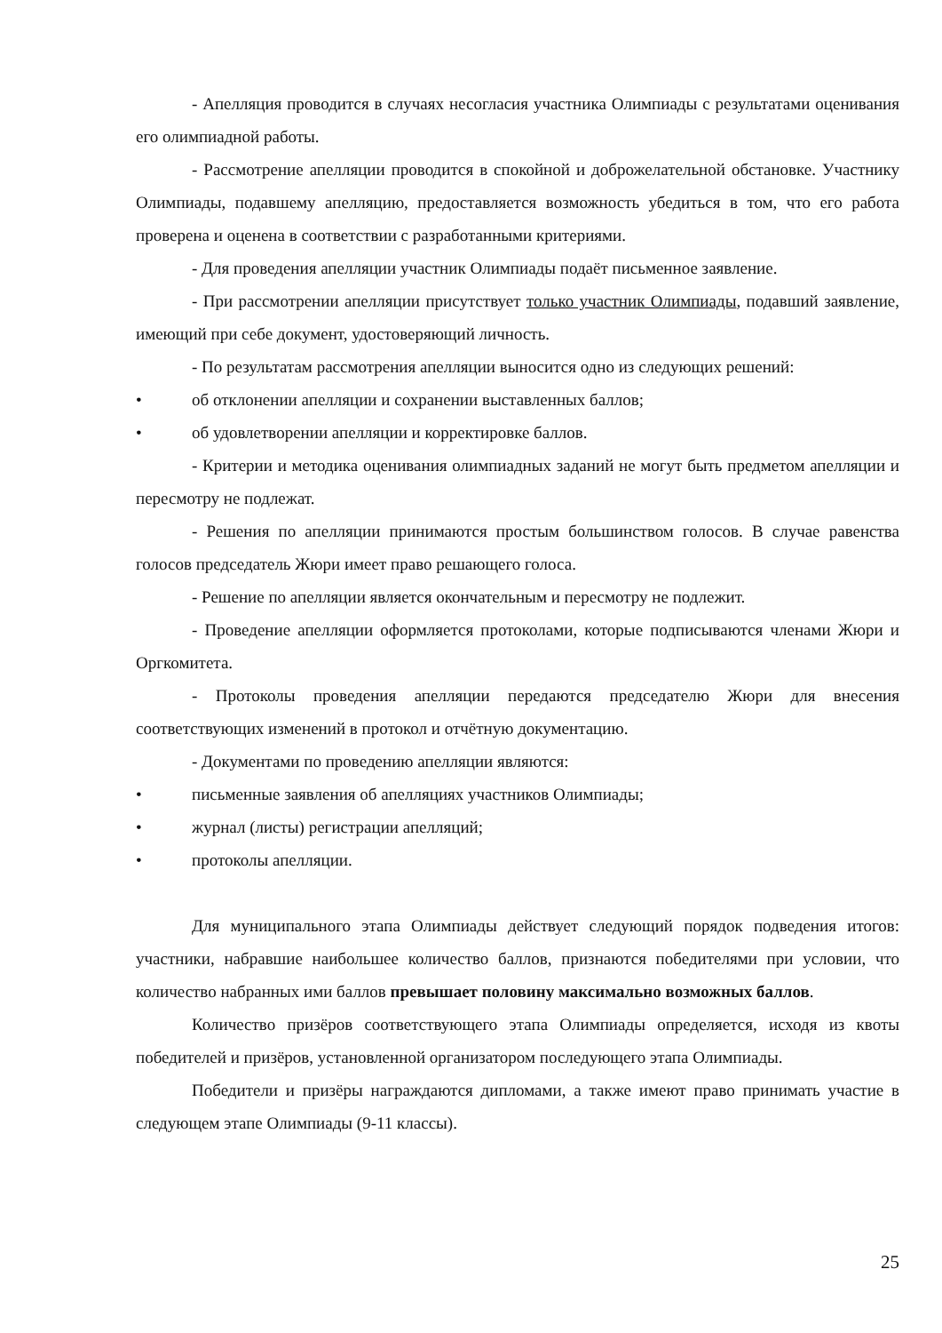- Апелляция проводится в случаях несогласия участника Олимпиады с результатами оценивания его олимпиадной работы.
- Рассмотрение апелляции проводится в спокойной и доброжелательной обстановке. Участнику Олимпиады, подавшему апелляцию, предоставляется возможность убедиться в том, что его работа проверена и оценена в соответствии с разработанными критериями.
- Для проведения апелляции участник Олимпиады подаёт письменное заявление.
- При рассмотрении апелляции присутствует только участник Олимпиады, подавший заявление, имеющий при себе документ, удостоверяющий личность.
- По результатам рассмотрения апелляции выносится одно из следующих решений:
• об отклонении апелляции и сохранении выставленных баллов;
• об удовлетворении апелляции и корректировке баллов.
- Критерии и методика оценивания олимпиадных заданий не могут быть предметом апелляции и пересмотру не подлежат.
- Решения по апелляции принимаются простым большинством голосов. В случае равенства голосов председатель Жюри имеет право решающего голоса.
- Решение по апелляции является окончательным и пересмотру не подлежит.
- Проведение апелляции оформляется протоколами, которые подписываются членами Жюри и Оргкомитета.
- Протоколы проведения апелляции передаются председателю Жюри для внесения соответствующих изменений в протокол и отчётную документацию.
- Документами по проведению апелляции являются:
• письменные заявления об апелляциях участников Олимпиады;
• журнал (листы) регистрации апелляций;
• протоколы апелляции.
Для муниципального этапа Олимпиады действует следующий порядок подведения итогов: участники, набравшие наибольшее количество баллов, признаются победителями при условии, что количество набранных ими баллов превышает половину максимально возможных баллов.
Количество призёров соответствующего этапа Олимпиады определяется, исходя из квоты победителей и призёров, установленной организатором последующего этапа Олимпиады.
Победители и призёры награждаются дипломами, а также имеют право принимать участие в следующем этапе Олимпиады (9-11 классы).
25